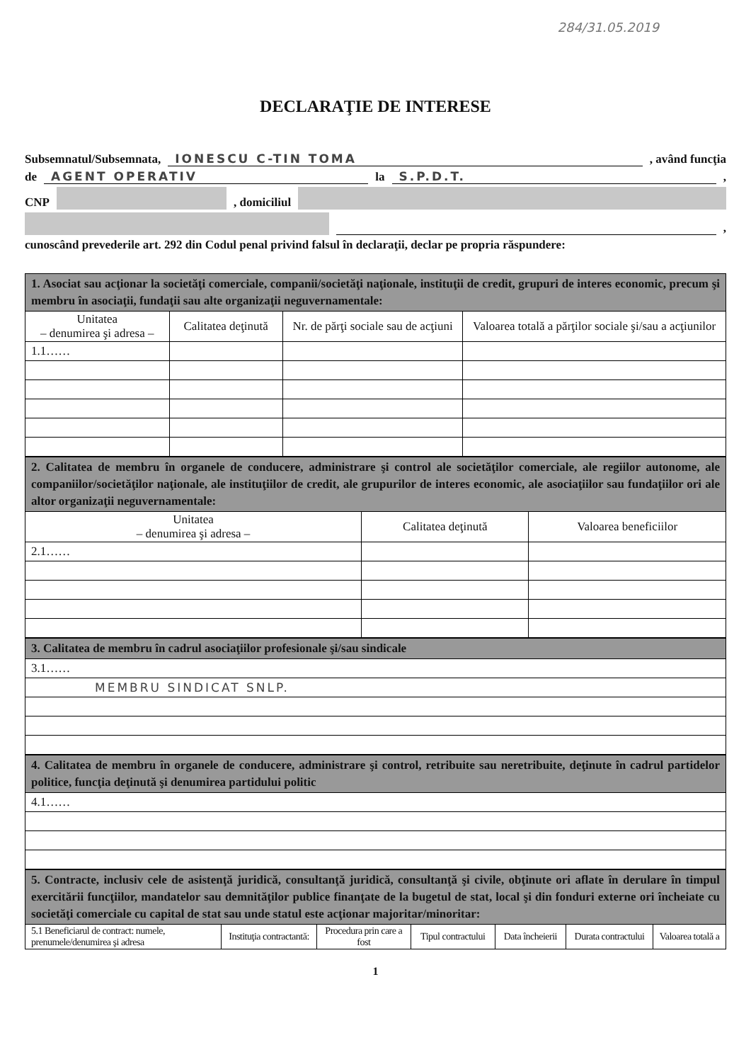284/31.05.2019
DECLARAŢIE DE INTERESE
Subsemnatul/Subsemnata, IONESCU C-TIN TOMA , având funcţia
de AGENT OPERATIV la S.P.D.T. ,
CNP , domiciliul
,
cunoscând prevederile art. 292 din Codul penal privind falsul în declaraţii, declar pe propria răspundere:
| 1. Asociat sau acţionar la societăţi comerciale, companii/societăţi naţionale, instituţii de credit, grupuri de interes economic, precum şi membru în asociaţii, fundaţii sau alte organizaţii neguvernamentale: | | | |
| Unitatea – denumirea şi adresa – | Calitatea deţinută | Nr. de părţi sociale sau de acţiuni | Valoarea totală a părţilor sociale şi/sau a acţiunilor |
| 1.1…… | | | |
| 2. Calitatea de membru în organele de conducere, administrare şi control ale societăţilor comerciale, ale regiilor autonome, ale companiilor/societăţilor naţionale, ale instituţiilor de credit, ale grupurilor de interes economic, ale asociaţiilor sau fundaţiilor ori ale altor organizaţii neguvernamentale: | | |
| Unitatea – denumirea şi adresa – | Calitatea deţinută | Valoarea beneficiilor |
| 2.1…… | | |
| 3. Calitatea de membru în cadrul asociaţiilor profesionale şi/sau sindicale |
| 3.1…… |
| MEMBRU SINDICAT SNLP. |
| 4. Calitatea de membru în organele de conducere, administrare şi control, retribuite sau neretribuite, deţinute în cadrul partidelor politice, funcţia deţinută şi denumirea partidului politic |
| 4.1…… |
| 5. Contracte, inclusiv cele de asistenţă juridică, consultanţă juridică, consultanţă şi civile, obţinute ori aflate în derulare în timpul exercitării funcţiilor, mandatelor sau demnităţilor publice finanţate de la bugetul de stat, local şi din fonduri externe ori încheiate cu societăţi comerciale cu capital de stat sau unde statul este acţionar majoritar/minoritar: | | | | | | |
| 5.1 Beneficiarul de contract: numele, prenumele/denumirea şi adresa | Instituţia contractantă: | Procedura prin care a fost | Tipul contractului | Data încheierii | Durata contractului | Valoarea totală a |
1